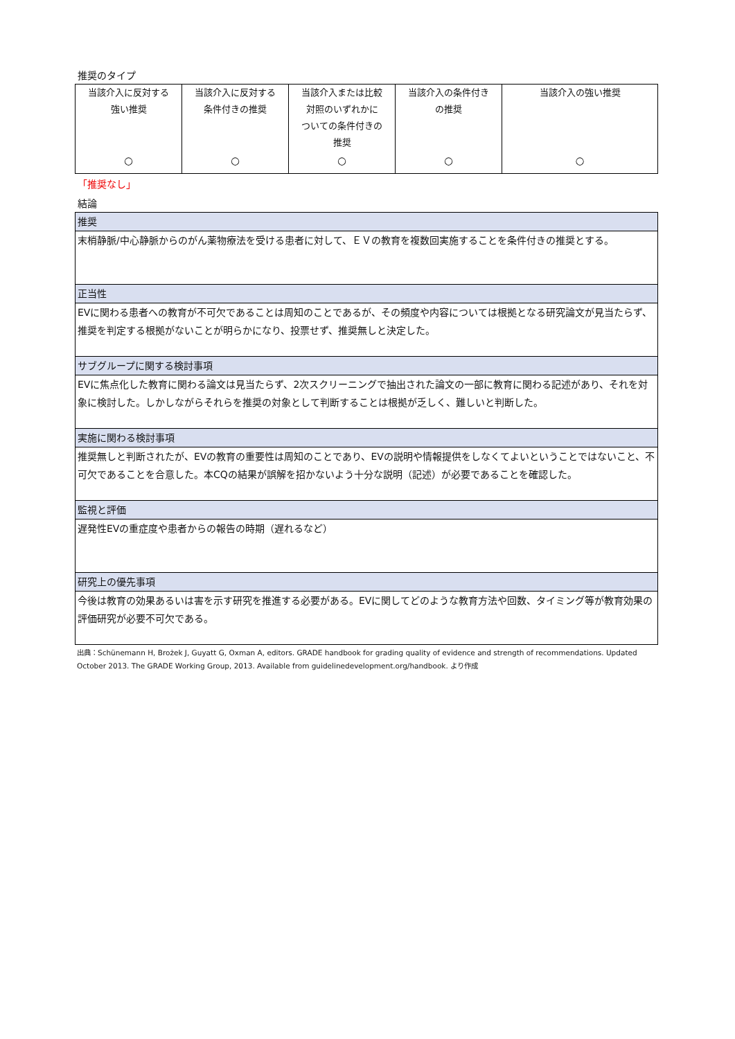推奨のタイプ
| 当該介入に反対する 強い推奨 ○ | 当該介入に反対する 条件付きの推奨 ○ | 当該介入または比較 対照のいずれかに ついての条件付きの 推奨 ○ | 当該介入の条件付き の推奨 ○ | 当該介入の強い推奨 ○ |
「推奨なし」
結論
| 推奨 |
| 末梢静脈/中心静脈からのがん薬物療法を受ける患者に対して、ＥＶの教育を複数回実施することを条件付きの推奨とする。 |
| 正当性 |
| EVに関わる患者への教育が不可欠であることは周知のことであるが、その頻度や内容については根拠となる研究論文が見当たらず、推奨を判定する根拠がないことが明らかになり、投票せず、推奨無しと決定した。 |
| サブグループに関する検討事項 |
| EVに焦点化した教育に関わる論文は見当たらず、2次スクリーニングで抽出された論文の一部に教育に関わる記述があり、それを対象に検討した。しかしながらそれらを推奨の対象として判断することは根拠が乏しく、難しいと判断した。 |
| 実施に関わる検討事項 |
| 推奨無しと判断されたが、EVの教育の重要性は周知のことであり、EVの説明や情報提供をしなくてよいということではないこと、不可欠であることを合意した。本CQの結果が誤解を招かないよう十分な説明（記述）が必要であることを確認した。 |
| 監視と評価 |
| 遅発性EVの重症度や患者からの報告の時期（遅れるなど） |
| 研究上の優先事項 |
| 今後は教育の効果あるいは害を示す研究を推進する必要がある。EVに関してどのような教育方法や回数、タイミング等が教育効果の評価研究が必要不可欠である。 |
出典：Schünemann H, Brożek J, Guyatt G, Oxman A, editors. GRADE handbook for grading quality of evidence and strength of recommendations. Updated October 2013. The GRADE Working Group, 2013. Available from guidelinedevelopment.org/handbook. より作成